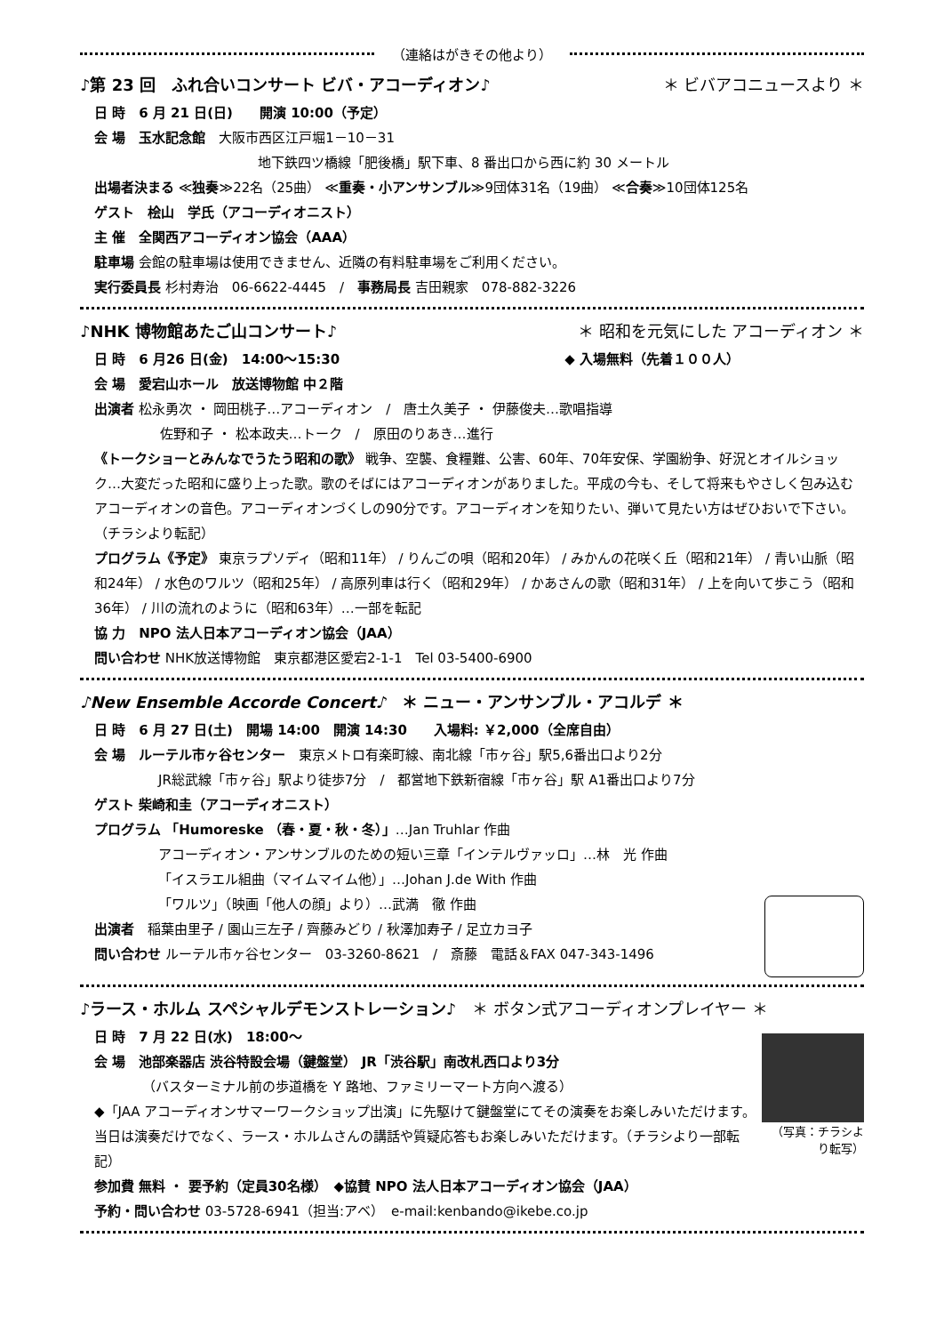（連絡はがきその他より）
♪第 23 回　ふれ合いコンサート ビバ・アコーディオン♪ ＊ ビバアコニュースより ＊
日 時　6 月 21 日(日)　　開演 10:00（予定）
会 場　玉水記念館　大阪市西区江戸堀1－10－31
地下鉄四ツ橋線「肥後橋」駅下車、8 番出口から西に約 30 メートル
出場者決まる ≪独奏≫22名（25曲） ≪重奏・小アンサンブル≫9団体31名（19曲） ≪合奏≫10団体125名
ゲスト　桧山　学氏（アコーディオニスト）
主 催　全関西アコーディオン協会（AAA）
駐車場 会館の駐車場は使用できません、近隣の有料駐車場をご利用ください。
実行委員長 杉村寿治　06-6622-4445　/　事務局長 吉田親家　078-882-3226
♪NHK 博物館あたご山コンサート♪ ＊ 昭和を元気にした アコーディオン ＊
日 時　6 月26 日(金)　14:00～15:30 ◆ 入場無料（先着１００人）
会 場　愛宕山ホール　放送博物館 中２階
出演者 松永勇次 ・ 岡田桃子…アコーディオン　/　唐土久美子 ・ 伊藤俊夫…歌唱指導
佐野和子 ・ 松本政夫…トーク　/　原田のりあき…進行
《トークショーとみんなでうたう昭和の歌》 戦争、空襲、食糧難、公害、60年、70年安保、学園紛争、好況とオイルショック…大変だった昭和に盛り上った歌。歌のそばにはアコーディオンがありました。平成の今も、そして将来もやさしく包み込むアコーディオンの音色。アコーディオンづくしの90分です。アコーディオンを知りたい、弾いて見たい方はぜひおいで下さい。（チラシより転記）
プログラム《予定》 東京ラプソディ（昭和11年） / りんごの唄（昭和20年） / みかんの花咲く丘（昭和21年） / 青い山脈（昭和24年） / 水色のワルツ（昭和25年） / 高原列車は行く（昭和29年） / かあさんの歌（昭和31年） / 上を向いて歩こう（昭和36年） / 川の流れのように（昭和63年）…一部を転記
協 力　NPO 法人日本アコーディオン協会（JAA）
問い合わせ NHK放送博物館　東京都港区愛宕2-1-1　Tel 03-5400-6900
♪New Ensemble Accorde Concert♪　＊ ニュー・アンサンブル・アコルデ ＊
日 時　6 月 27 日(土)　開場 14:00　開演 14:30　　入場料: ￥2,000（全席自由）
会 場　ルーテル市ヶ谷センター　東京メトロ有楽町線、南北線「市ヶ谷」駅5,6番出口より2分
JR総武線「市ヶ谷」駅より徒歩7分　/　都営地下鉄新宿線「市ヶ谷」駅 A1番出口より7分
ゲスト 柴崎和圭（アコーディオニスト）
プログラム 「Humoreske （春・夏・秋・冬）」…Jan Truhlar 作曲
アコーディオン・アンサンブルのための短い三章「インテルヴァッロ」…林　光 作曲
「イスラエル組曲（マイムマイム他）」…Johan J.de With 作曲
「ワルツ」（映画「他人の顔」より）…武満　徹 作曲
出演者　稲葉由里子 / 園山三左子 / 齊藤みどり / 秋澤加寿子 / 足立カヨ子
問い合わせ ルーテル市ヶ谷センター　03-3260-8621　/　斎藤　電話＆FAX 047-343-1496
♪ラース・ホルム スペシャルデモンストレーション♪　＊ ボタン式アコーディオンプレイヤー ＊
日 時　7 月 22 日(水)　18:00～
会 場　池部楽器店 渋谷特設会場（鍵盤堂） JR「渋谷駅」南改札西口より3分
（バスターミナル前の歩道橋を Y 路地、ファミリーマート方向へ渡る）
◆「JAA アコーディオンサマーワークショップ出演」に先駆けて鍵盤堂にてその演奏をお楽しみいただけます。当日は演奏だけでなく、ラース・ホルムさんの講話や質疑応答もお楽しみいただけます。（チラシより一部転記）
（写真：チラシより転写）
参加費 無料 ・ 要予約（定員30名様）　◆協賛 NPO 法人日本アコーディオン協会（JAA）
予約・問い合わせ 03-5728-6941（担当:アベ）　e-mail:kenbando@ikebe.co.jp